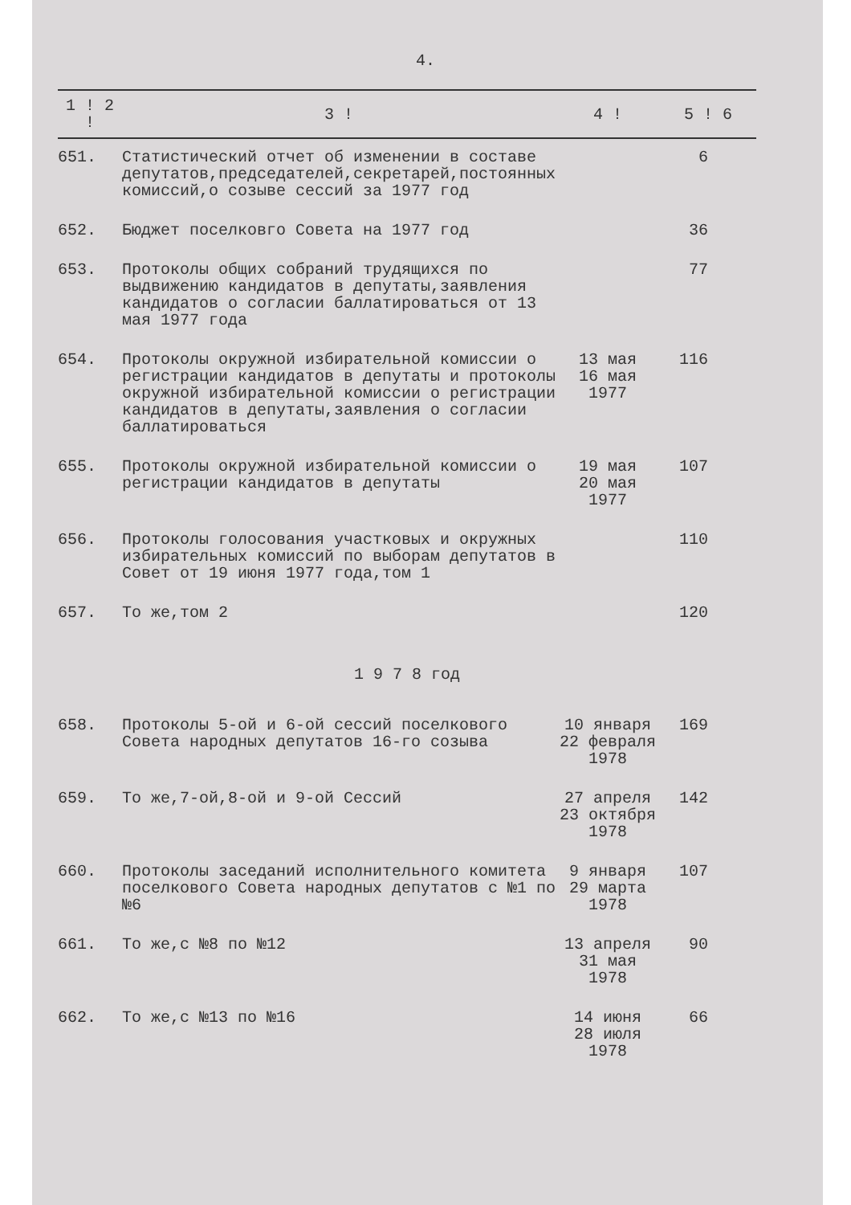4.
| 1 ! 2 ! | 3 ! | 4 ! | 5 ! 6 |
| --- | --- | --- | --- |
| 651. | Статистический отчет об изменении в составе депутатов,председателей,секретарей,постоянных комиссий,о созыве сессий за 1977 год | | 6 |
| 652. | Бюджет поселковго Совета на 1977 год | | 36 |
| 653. | Протоколы общих собраний трудящихся по выдвижению кандидатов в депутаты,заявления кандидатов о согласии баллатироваться от 13 мая 1977 года | | 77 |
| 654. | Протоколы окружной избирательной комиссии о регистрации кандидатов в депутаты и протоколы окружной избирательной комиссии о регистрации кандидатов в депутаты,заявления о согласии баллатироваться | 13 мая 16 мая 1977 | 116 |
| 655. | Протоколы окружной избирательной комиссии о регистрации кандидатов в депутаты | 19 мая 20 мая 1977 | 107 |
| 656. | Протоколы голосования участковых и окружных избирательных комиссий по выборам депутатов в Совет от 19 июня 1977 года,том 1 | | 110 |
| 657. | То же,том 2 | | 120 |
| 1 9 7 8 год | | | |
| 658. | Протоколы 5-ой и 6-ой сессий поселкового Совета народных депутатов 16-го созыва | 10 января 22 февраля 1978 | 169 |
| 659. | То же,7-ой,8-ой и 9-ой Сессий | 27 апреля 23 октября 1978 | 142 |
| 660. | Протоколы заседаний исполнительного комитета поселкового Совета народных депутатов с №1 по №6 | 9 января 29 марта 1978 | 107 |
| 661. | То же,с №8 по №12 | 13 апреля 31 мая 1978 | 90 |
| 662. | То же,с №13 по №16 | 14 июня 28 июля 1978 | 66 |